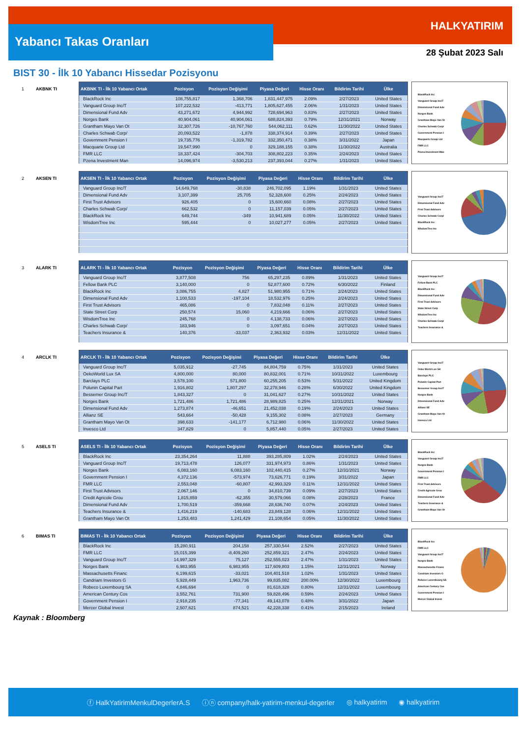Yabancı Takas Oranları
HALKYATIRIM
28 Şubat 2023 Salı
BIST 30 - İlk 10 Yabancı Hissedar Pozisyonu
1 AKBNK TI
| AKBNK TI - İlk 10 Yabancı Ortak | Pozisyon | Pozisyon Değişimi | Piyasa Değeri | Hisse Oranı | Bildirim Tarihi | Ülke |
| --- | --- | --- | --- | --- | --- | --- |
| BlackRock Inc | 108,755,817 | 1,368,706 | 1,831,447,975 | 2.09% | 2/27/2023 | United States |
| Vanguard Group Inc/T | 107,222,532 | -413,771 | 1,805,627,455 | 2.06% | 1/31/2023 | United States |
| Dimensional Fund Adv | 43,271,672 | 4,944,992 | 728,694,963 | 0.83% | 2/27/2023 | United States |
| Norges Bank | 40,904,061 | 40,904,061 | 688,824,393 | 0.79% | 12/31/2021 | Norway |
| Grantham Mayo Van Ot | 32,307,726 | -10,767,760 | 544,062,111 | 0.62% | 11/30/2022 | United States |
| Charles Schwab Corp/ | 20,093,522 | -1,878 | 338,374,914 | 0.39% | 2/27/2023 | United States |
| Government Pension I | 19,735,776 | -1,319,782 | 332,350,471 | 0.38% | 3/31/2022 | Japan |
| Macquarie Group Ltd | 19,547,990 | 0 | 329,188,155 | 0.38% | 11/30/2022 | Australia |
| FMR LLC | 18,337,424 | -304,703 | 308,802,223 | 0.35% | 2/24/2023 | United States |
| Pzena Investment Man | 14,096,974 | -3,530,213 | 237,393,044 | 0.27% | 1/31/2023 | United States |
BlackRock Inc
Vanguard Group Inc/T
Dimensional Fund Adv
Norges Bank
Grantham Mayo Van Ot
Charles Schwab Corp/
Government Pension I
Macquarie Group Ltd
FMR LLC
Pzena Investment Man
2 AKSEN TI
| AKSEN TI - İlk 10 Yabancı Ortak | Pozisyon | Pozisyon Değişimi | Piyasa Değeri | Hisse Oranı | Bildirim Tarihi | Ülke |
| --- | --- | --- | --- | --- | --- | --- |
| Vanguard Group Inc/T | 14,649,768 | -30,838 | 246,702,095 | 1.19% | 1/31/2023 | United States |
| Dimensional Fund Adv | 3,107,399 | 25,705 | 52,328,600 | 0.25% | 2/24/2023 | United States |
| First Trust Advisors | 926,405 | 0 | 15,600,660 | 0.08% | 2/27/2023 | United States |
| Charles Schwab Corp/ | 662,532 | 0 | 11,157,039 | 0.05% | 2/27/2023 | United States |
| BlackRock Inc | 649,744 | -349 | 10,941,689 | 0.05% | 11/30/2022 | United States |
| WisdomTree Inc | 595,444 | 0 | 10,027,277 | 0.05% | 2/27/2023 | United States |
Vanguard Group Inc/T
Dimensional Fund Adv
First Trust Advisors
Charles Schwab Corp/
BlackRock Inc
WisdomTree Inc
3 ALARK TI
| ALARK TI - İlk 10 Yabancı Ortak | Pozisyon | Pozisyon Değişimi | Piyasa Değeri | Hisse Oranı | Bildirim Tarihi | Ülke |
| --- | --- | --- | --- | --- | --- | --- |
| Vanguard Group Inc/T | 3,877,508 | 756 | 65,297,235 | 0.89% | 1/31/2023 | United States |
| Fellow Bank PLC | 3,140,000 | 0 | 52,877,600 | 0.72% | 6/30/2022 | Finland |
| BlackRock Inc | 3,086,755 | 4,827 | 51,980,955 | 0.71% | 2/24/2023 | United States |
| Dimensional Fund Adv | 1,100,533 | -197,104 | 18,532,976 | 0.25% | 2/24/2023 | United States |
| First Trust Advisors | 465,086 | 0 | 7,832,048 | 0.11% | 2/27/2023 | United States |
| State Street Corp | 250,574 | 15,060 | 4,219,666 | 0.06% | 2/27/2023 | United States |
| WisdomTree Inc | 245,768 | 0 | 4,138,733 | 0.06% | 2/27/2023 | United States |
| Charles Schwab Corp/ | 183,946 | 0 | 3,097,651 | 0.04% | 2/27/2023 | United States |
| Teachers Insurance & | 140,376 | -33,037 | 2,363,932 | 0.03% | 12/31/2022 | United States |
Vanguard Group Inc/T
Fellow Bank PLC
BlackRock Inc
Dimensional Fund Adv
First Trust Advisors
State Street Corp
WisdomTree Inc
Charles Schwab Corp/
Teachers Insurance &
4 ARCLK TI
| ARCLK TI - İlk 10 Yabancı Ortak | Pozisyon | Pozisyon Değişimi | Piyasa Değeri | Hisse Oranı | Bildirim Tarihi | Ülke |
| --- | --- | --- | --- | --- | --- | --- |
| Vanguard Group Inc/T | 5,035,912 | -27,745 | 84,804,759 | 0.75% | 1/31/2023 | United States |
| OekoWorld Lux SA | 4,800,000 | 80,000 | 80,832,001 | 0.71% | 10/31/2022 | Luxembourg |
| Barclays PLC | 3,578,100 | 571,800 | 60,255,205 | 0.53% | 5/31/2022 | United Kingdom |
| Polunin Capital Part | 1,916,802 | 1,807,297 | 32,278,946 | 0.28% | 6/30/2022 | United Kingdom |
| Bessemer Group Inc/T | 1,843,327 | 0 | 31,041,627 | 0.27% | 10/31/2022 | United States |
| Norges Bank | 1,721,486 | 1,721,486 | 28,989,825 | 0.25% | 12/31/2021 | Norway |
| Dimensional Fund Adv | 1,273,874 | -46,651 | 21,452,038 | 0.19% | 2/24/2023 | United States |
| Allianz SE | 543,664 | -50,428 | 9,155,302 | 0.08% | 2/27/2023 | Germany |
| Grantham Mayo Van Ot | 398,633 | -141,177 | 6,712,980 | 0.06% | 11/30/2022 | United States |
| Invesco Ltd | 347,829 | 0 | 5,857,440 | 0.05% | 2/27/2023 | United States |
Vanguard Group Inc/T
Oeko World Lux SA
Barclays PLC
Polunin Capital Part
Bessemer Group Inc/T
Norges Bank
Dimensional Fund Adv
Allianz SE
Grantham Mayo Van Ot
Invesco Ltd
5 ASELS TI
| ASELS TI - İlk 10 Yabancı Ortak | Pozisyon | Pozisyon Değişimi | Piyasa Değeri | Hisse Oranı | Bildirim Tarihi | Ülke |
| --- | --- | --- | --- | --- | --- | --- |
| BlackRock Inc | 23,354,264 | 11,888 | 393,285,809 | 1.02% | 2/24/2023 | United States |
| Vanguard Group Inc/T | 19,713,478 | 126,077 | 331,974,973 | 0.86% | 1/31/2023 | United States |
| Norges Bank | 6,083,160 | 6,083,160 | 102,440,415 | 0.27% | 12/31/2021 | Norway |
| Government Pension I | 4,372,136 | -573,974 | 73,626,771 | 0.19% | 3/31/2022 | Japan |
| FMR LLC | 2,553,048 | -60,807 | 42,993,329 | 0.11% | 12/31/2022 | United States |
| First Trust Advisors | 2,067,146 | 0 | 34,810,739 | 0.09% | 2/27/2023 | United States |
| Credit Agricole Grou | 1,815,859 | -62,355 | 30,579,066 | 0.08% | 2/28/2023 | France |
| Dimensional Fund Adv | 1,700,519 | -359,668 | 28,636,740 | 0.07% | 2/24/2023 | United States |
| Teachers Insurance & | 1,416,219 | -140,683 | 23,849,128 | 0.06% | 12/31/2022 | United States |
| Grantham Mayo Van Ot | 1,253,483 | 1,241,429 | 21,108,654 | 0.05% | 11/30/2022 | United States |
BlackRock Inc
Vanguard Group Inc/T
Norges Bank
Government Pension I
FMR LLC
First Trust Advisors
Credit Agricole Grou
Dimensional Fund Adv
Teachers Insurance &
Grantham Mayo Van Ot
6 BIMAS TI
| BIMAS TI - İlk 10 Yabancı Ortak | Pozisyon | Pozisyon Değişimi | Piyasa Değeri | Hisse Oranı | Bildirim Tarihi | Ülke |
| --- | --- | --- | --- | --- | --- | --- |
| BlackRock Inc | 15,280,911 | 204,158 | 257,330,544 | 2.52% | 2/27/2023 | United States |
| FMR LLC | 15,015,399 | -8,409,260 | 252,859,321 | 2.47% | 2/24/2023 | United States |
| Vanguard Group Inc/T | 14,997,329 | 75,127 | 252,555,023 | 2.47% | 1/31/2023 | United States |
| Norges Bank | 6,983,955 | 6,983,955 | 117,609,803 | 1.15% | 12/31/2021 | Norway |
| Massachusetts Financ | 6,199,615 | -33,021 | 104,401,518 | 1.02% | 1/31/2023 | United States |
| Candriam Investors G | 5,928,449 | 1,963,736 | 99,835,082 | 200.00% | 12/30/2022 | Luxembourg |
| Robeco Luxembourg SA | 4,846,694 | 0 | 81,618,328 | 0.80% | 12/31/2022 | Luxembourg |
| American Century Cos | 3,552,761 | 731,900 | 59,828,496 | 0.59% | 2/24/2023 | United States |
| Government Pension I | 2,918,235 | -77,341 | 49,143,078 | 0.48% | 3/31/2022 | Japan |
| Mercer Global Invest | 2,507,621 | 874,521 | 42,228,338 | 0.41% | 2/15/2023 | Ireland |
BlackRock Inc
FMR LLC
Vanguard Group Inc/T
Norges Bank
Massachusetts Financ
Candriam Investors G
Robeco Luxembourg SA
American Century Cos
Government Pension I
Mercer Global Invest
Kaynak : Bloomberg
ⓕ HalkYatirimMenkulDegerlerA.S ⓘⓝ company/halk-yatirim-menkul-degerler ◎ halkyatirim ◉ halkyatirim